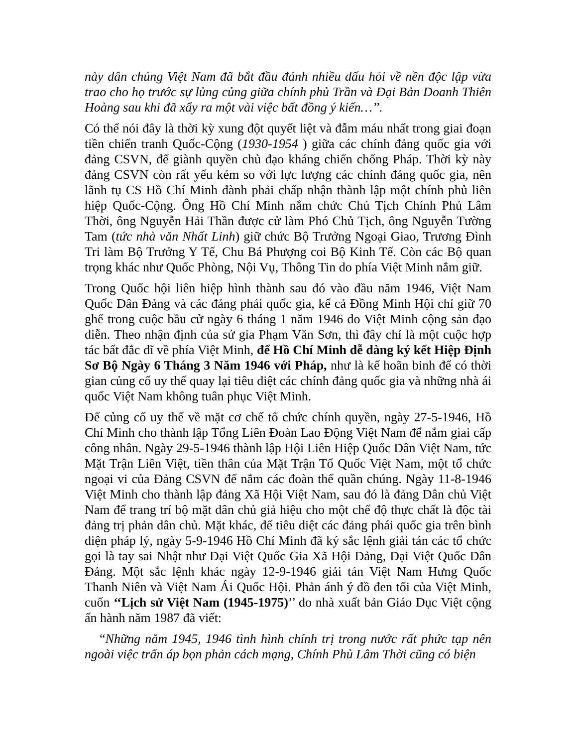này dân chúng Việt Nam đã bắt đầu đánh nhiều dấu hỏi về nền độc lập vừa trao cho họ trước sự lủng củng giữa chính phủ Trần và Đại Bản Doanh Thiên Hoàng sau khi đã xẩy ra một vài việc bất đồng ý kiến…’’.
Có thể nói đây là thời kỳ xung đột quyết liệt và đẫm máu nhất trong giai đoạn tiền chiến tranh Quốc-Cộng (1930-1954 ) giữa các chính đảng quốc gia với đảng CSVN, để giành quyền chủ đạo kháng chiến chống Pháp. Thời kỳ này đảng CSVN còn rất yếu kém so với lực lượng các chính đảng quốc gia, nên lãnh tụ CS Hồ Chí Minh đành phải chấp nhận thành lập một chính phủ liên hiệp Quốc-Cộng. Ông Hồ Chí Minh nắm chức Chủ Tịch Chính Phủ Lâm Thời, ông Nguyễn Hải Thần được cử làm Phó Chủ Tịch, ông Nguyễn Tường Tam (tức nhà văn Nhất Linh) giữ chức Bộ Trưởng Ngoại Giao, Trương Đình Tri làm Bộ Trưởng Y Tế, Chu Bá Phượng coi Bộ Kinh Tế. Còn các Bộ quan trọng khác như Quốc Phòng, Nội Vụ, Thông Tin do phía Việt Minh nắm giữ.
Trong Quốc hội liên hiệp hình thành sau đó vào đầu năm 1946, Việt Nam Quốc Dân Đảng và các đảng phái quốc gia, kể cả Đồng Minh Hội chỉ giữ 70 ghế trong cuộc bầu cử ngày 6 tháng 1 năm 1946 do Việt Minh cộng sản đạo diễn. Theo nhận định của sử gia Phạm Văn Sơn, thì đây chỉ là một cuộc hợp tác bất đắc dĩ về phía Việt Minh, để Hồ Chí Minh dễ dàng ký kết Hiệp Định Sơ Bộ Ngày 6 Tháng 3 Năm 1946 với Pháp, như là kế hoãn binh để có thời gian củng cố uy thế quay lại tiêu diệt các chính đảng quốc gia và những nhà ái quốc Việt Nam không tuân phục Việt Minh.
Để củng cố uy thế về mặt cơ chế tổ chức chính quyền, ngày 27-5-1946, Hồ Chí Minh cho thành lập Tổng Liên Đoàn Lao Động Việt Nam để nắm giai cấp công nhân. Ngày 29-5-1946 thành lập Hội Liên Hiệp Quốc Dân Việt Nam, tức Mặt Trận Liên Việt, tiền thân của Mặt Trận Tổ Quốc Việt Nam, một tổ chức ngoại vi của Đảng CSVN để nắm các đoàn thể quần chúng. Ngày 11-8-1946 Việt Minh cho thành lập đảng Xã Hội Việt Nam, sau đó là đảng Dân chủ Việt Nam để trang trí bộ mặt dân chủ giả hiệu cho một chế độ thực chất là độc tài đảng trị phản dân chủ. Mặt khác, để tiêu diệt các đảng phái quốc gia trên bình diện pháp lý, ngày 5-9-1946 Hồ Chí Minh đã ký sắc lệnh giải tán các tổ chức gọi là tay sai Nhật như Đại Việt Quốc Gia Xã Hội Đảng, Đại Việt Quốc Dân Đảng. Một sắc lệnh khác ngày 12-9-1946 giải tán Việt Nam Hưng Quốc Thanh Niên và Việt Nam Ái Quốc Hội. Phản ánh ý đồ đen tối của Việt Minh, cuốn ‘‘Lịch sử Việt Nam (1945-1975)’’ do nhà xuất bản Giáo Dục Việt cộng ấn hành năm 1987 đã viết:
“Những năm 1945, 1946 tình hình chính trị trong nước rất phức tạp nên ngoài việc trấn áp bọn phản cách mạng, Chính Phủ Lâm Thời cũng có biện